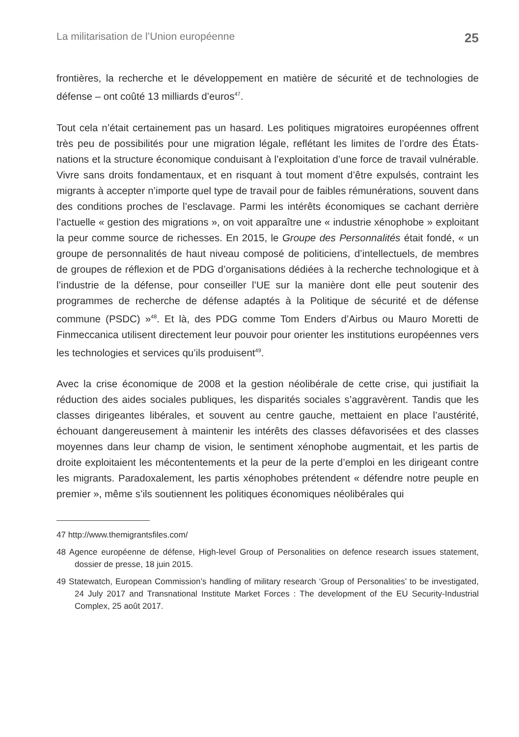La militarisation de l’Union européenne 25
frontières, la recherche et le développement en matière de sécurité et de technologies de défense – ont coûté 13 milliards d’euros<sup>47</sup>.
Tout cela n’était certainement pas un hasard. Les politiques migratoires européennes offrent très peu de possibilités pour une migration légale, reflétant les limites de l’ordre des États-nations et la structure économique conduisant à l’exploitation d’une force de travail vulnérable. Vivre sans droits fondamentaux, et en risquant à tout moment d’être expulsés, contraint les migrants à accepter n’importe quel type de travail pour de faibles rémunérations, souvent dans des conditions proches de l’esclavage. Parmi les intérêts économiques se cachant derrière l’actuelle « gestion des migrations », on voit apparaître une « industrie xénophobe » exploitant la peur comme source de richesses. En 2015, le Groupe des Personnalités était fondé, « un groupe de personnalités de haut niveau composé de politiciens, d’intellectuels, de membres de groupes de réflexion et de PDG d’organisations dédiées à la recherche technologique et à l’industrie de la défense, pour conseiller l’UE sur la manière dont elle peut soutenir des programmes de recherche de défense adaptés à la Politique de sécurité et de défense commune (PSDC) »<sup>48</sup>. Et là, des PDG comme Tom Enders d’Airbus ou Mauro Moretti de Finmeccanica utilisent directement leur pouvoir pour orienter les institutions européennes vers les technologies et services qu’ils produisent<sup>49</sup>.
Avec la crise économique de 2008 et la gestion néolibérale de cette crise, qui justifiait la réduction des aides sociales publiques, les disparités sociales s’aggravèrent. Tandis que les classes dirigeantes libérales, et souvent au centre gauche, mettaient en place l’austérité, échouant dangereusement à maintenir les intérêts des classes défavorisées et des classes moyennes dans leur champ de vision, le sentiment xénophobe augmentait, et les partis de droite exploitaient les mécontentements et la peur de la perte d’emploi en les dirigeant contre les migrants. Paradoxalement, les partis xénophobes prétendent « défendre notre peuple en premier », même s’ils soutiennent les politiques économiques néolibérales qui
47 http://www.themigrantsfiles.com/
48 Agence européenne de défense, High-level Group of Personalities on defence research issues statement, dossier de presse, 18 juin 2015.
49 Statewatch, European Commission’s handling of military research ‘Group of Personalities’ to be investigated, 24 July 2017 and Transnational Institute Market Forces : The development of the EU Security-Industrial Complex, 25 août 2017.